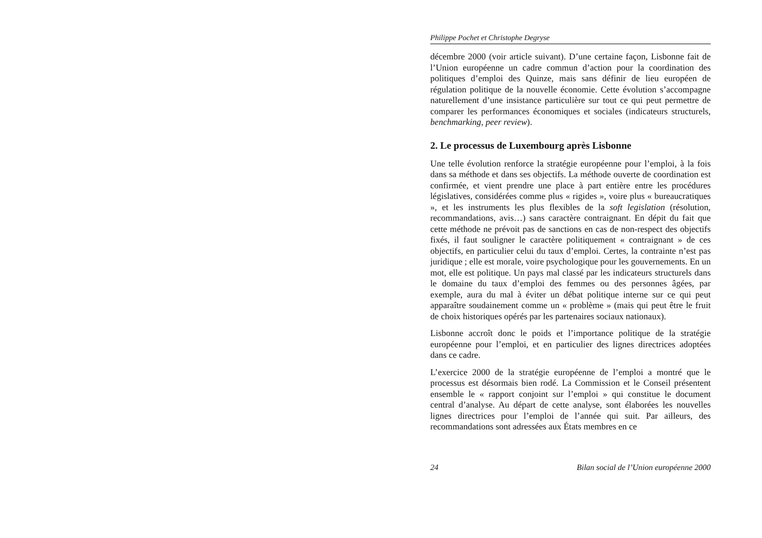Philippe Pochet et Christophe Degryse
décembre 2000 (voir article suivant). D’une certaine façon, Lisbonne fait de l’Union européenne un cadre commun d’action pour la coordination des politiques d’emploi des Quinze, mais sans définir de lieu européen de régulation politique de la nouvelle économie. Cette évolution s’accompagne naturellement d’une insistance particulière sur tout ce qui peut permettre de comparer les performances économiques et sociales (indicateurs structurels, benchmarking, peer review).
2. Le processus de Luxembourg après Lisbonne
Une telle évolution renforce la stratégie européenne pour l’emploi, à la fois dans sa méthode et dans ses objectifs. La méthode ouverte de coordination est confirmée, et vient prendre une place à part entière entre les procédures législatives, considérées comme plus « rigides », voire plus « bureaucratiques », et les instruments les plus flexibles de la soft legislation (résolution, recommandations, avis…) sans caractère contraignant. En dépit du fait que cette méthode ne prévoit pas de sanctions en cas de non-respect des objectifs fixés, il faut souligner le caractère politiquement « contraignant » de ces objectifs, en particulier celui du taux d’emploi. Certes, la contrainte n’est pas juridique ; elle est morale, voire psychologique pour les gouvernements. En un mot, elle est politique. Un pays mal classé par les indicateurs structurels dans le domaine du taux d’emploi des femmes ou des personnes âgées, par exemple, aura du mal à éviter un débat politique interne sur ce qui peut apparaître soudainement comme un « problème » (mais qui peut être le fruit de choix historiques opérés par les partenaires sociaux nationaux).
Lisbonne accroît donc le poids et l’importance politique de la stratégie européenne pour l’emploi, et en particulier des lignes directrices adoptées dans ce cadre.
L’exercice 2000 de la stratégie européenne de l’emploi a montré que le processus est désormais bien rodé. La Commission et le Conseil présentent ensemble le « rapport conjoint sur l’emploi » qui constitue le document central d’analyse. Au départ de cette analyse, sont élaborées les nouvelles lignes directrices pour l’emploi de l’année qui suit. Par ailleurs, des recommandations sont adressées aux États membres en ce
24 Bilan social de l’Union européenne 2000